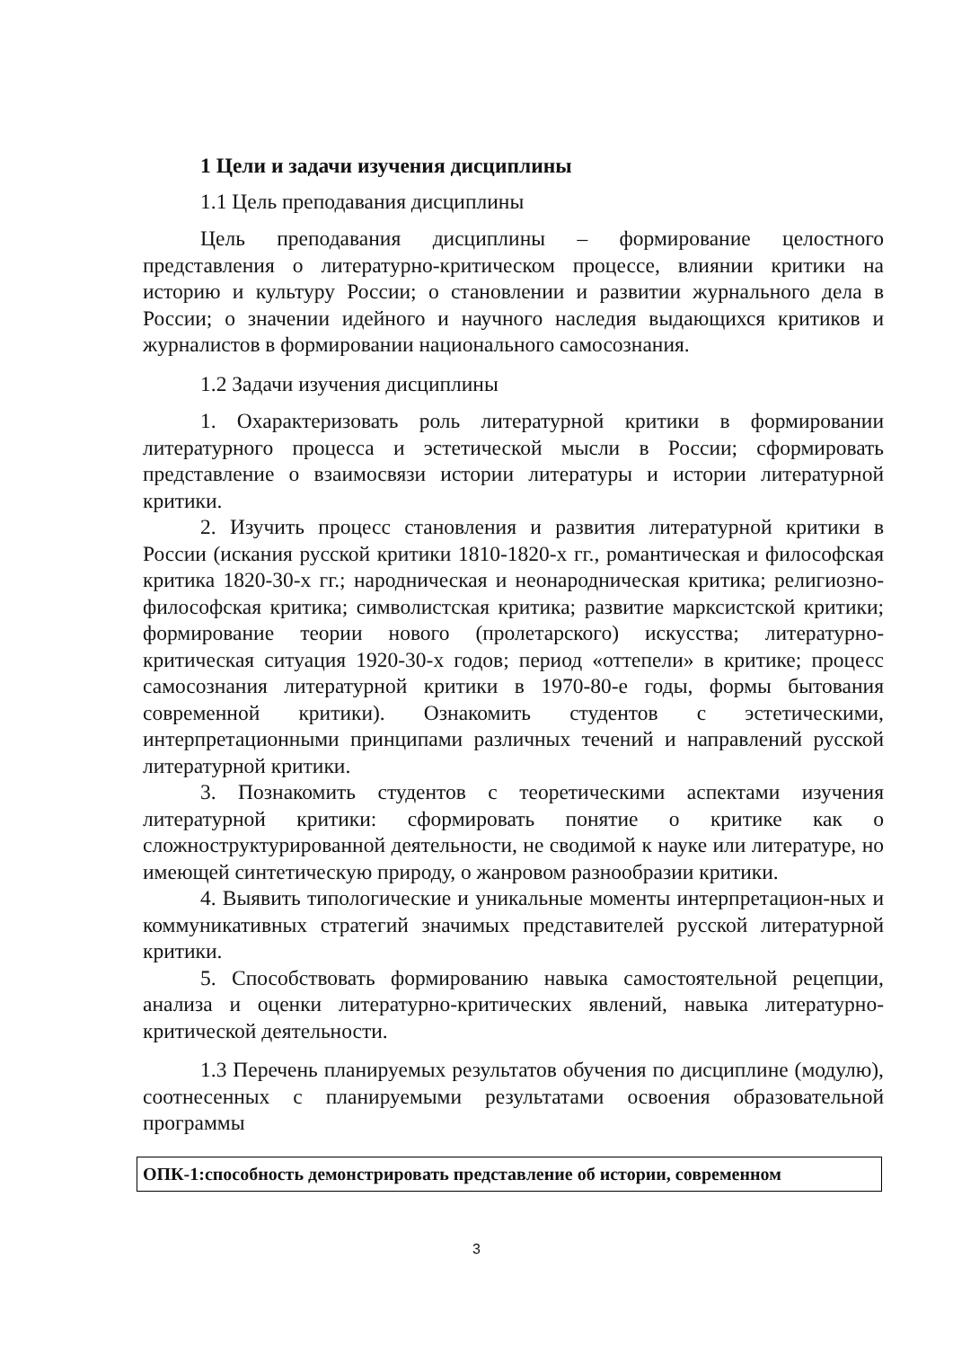1 Цели и задачи изучения дисциплины
1.1 Цель преподавания дисциплины
Цель преподавания дисциплины – формирование целостного представления о литературно-критическом процессе, влиянии критики на историю и культуру России; о становлении и развитии журнального дела в России; о значении идейного и научного наследия выдающихся критиков и журналистов в формировании национального самосознания.
1.2 Задачи изучения дисциплины
1. Охарактеризовать роль литературной критики в формировании литературного процесса и эстетической мысли в России; сформировать представление о взаимосвязи истории литературы и истории литературной критики.
2. Изучить процесс становления и развития литературной критики в России (искания русской критики 1810-1820-х гг., романтическая и философская критика 1820-30-х гг.; народническая и неонародническая критика; религиозно-философская критика; символистская критика; развитие марксистской критики; формирование теории нового (пролетарского) искусства; литературно-критическая ситуация 1920-30-х годов; период «оттепели» в критике; процесс самосознания литературной критики в 1970-80-е годы, формы бытования современной критики). Ознакомить студентов с эстетическими, интерпретационными принципами различных течений и направлений русской литературной критики.
3. Познакомить студентов с теоретическими аспектами изучения литературной критики: сформировать понятие о критике как о сложноструктурированной деятельности, не сводимой к науке или литературе, но имеющей синтетическую природу, о жанровом разнообразии критики.
4. Выявить типологические и уникальные моменты интерпретацион-ных и коммуникативных стратегий значимых представителей русской литературной критики.
5. Способствовать формированию навыка самостоятельной рецепции, анализа и оценки литературно-критических явлений, навыка литературно-критической деятельности.
1.3 Перечень планируемых результатов обучения по дисциплине (модулю), соотнесенных с планируемыми результатами освоения образовательной программы
| ОПК-1:способность демонстрировать представление об истории, современном |
3